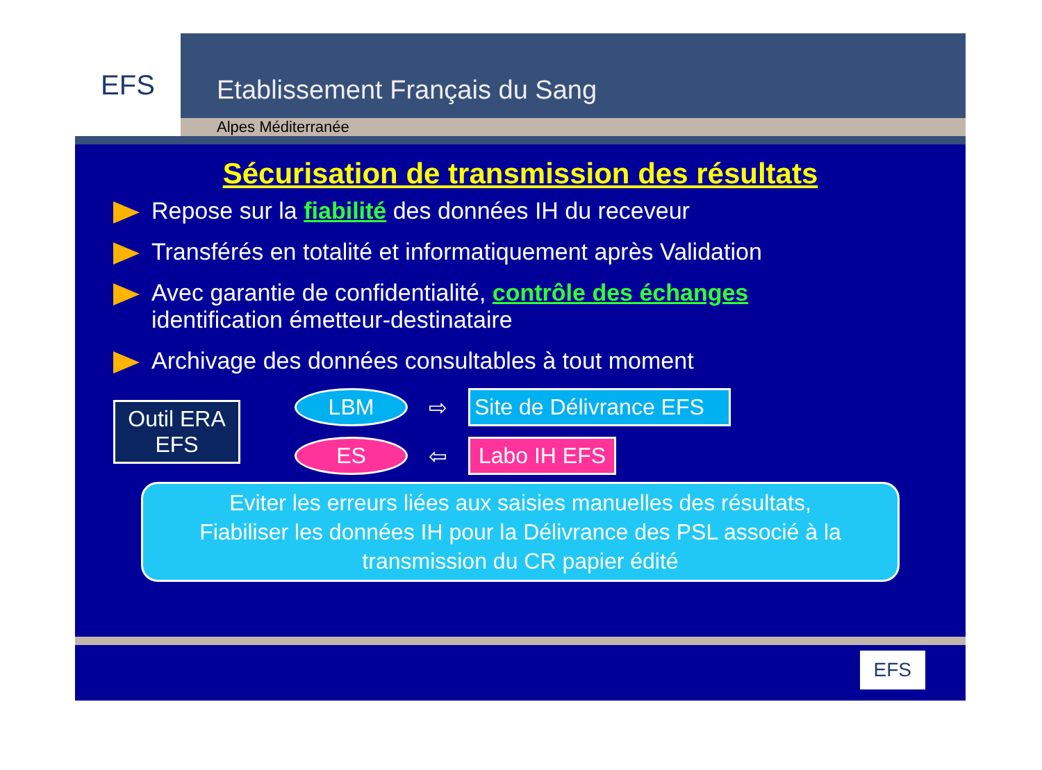EFS
Etablissement Français du Sang
Alpes Méditerranée
Sécurisation de transmission des résultats
Repose sur la fiabilité des données IH du receveur
Transférés en totalité et informatiquement après Validation
Avec garantie de confidentialité, contrôle des échanges
identification émetteur-destinataire
Archivage des données consultables à tout moment
Outil ERA EFS
LBM
⇨
Site de Délivrance EFS
ES
⇦
Labo IH EFS
Eviter les erreurs liées aux saisies manuelles des résultats,
Fiabiliser les données IH pour la Délivrance des PSL associé à la
transmission du CR papier édité
EFS